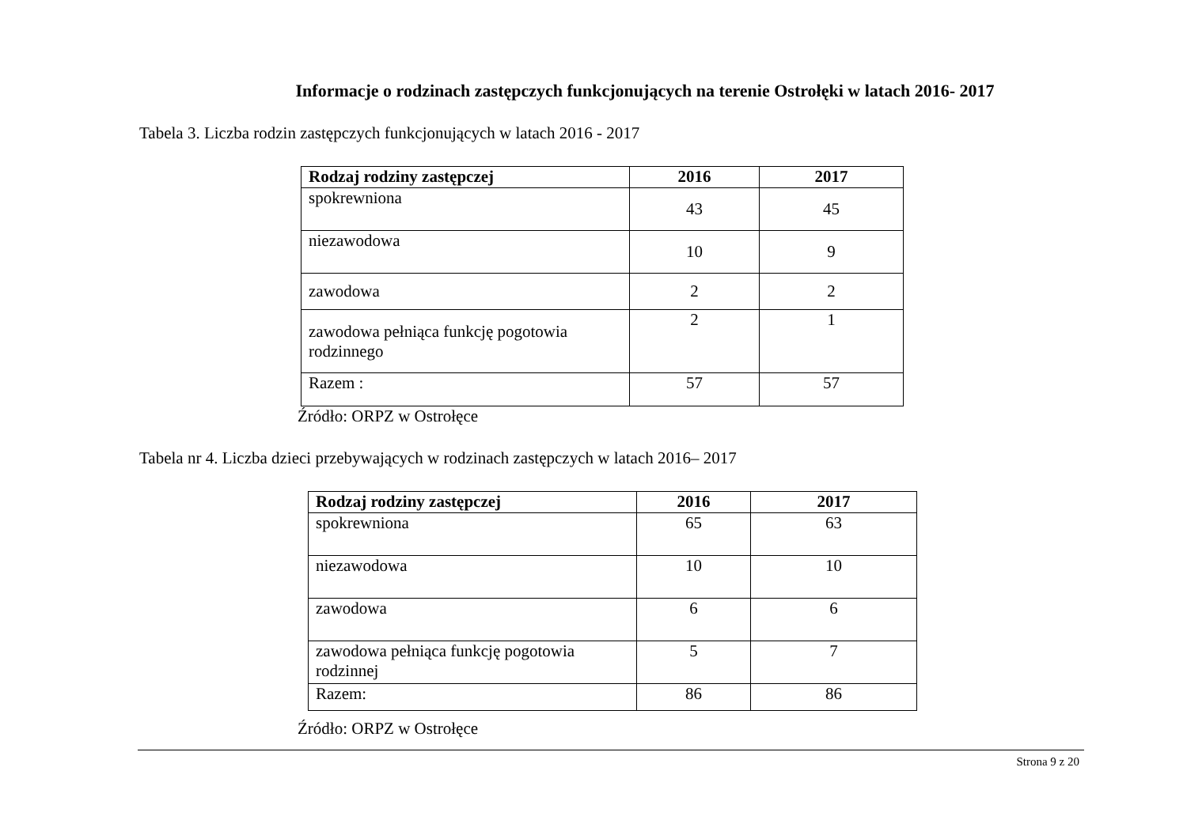Informacje o rodzinach zastępczych funkcjonujących na terenie Ostrołęki w latach 2016- 2017
Tabela 3. Liczba rodzin zastępczych funkcjonujących w latach 2016 - 2017
| Rodzaj rodziny zastępczej | 2016 | 2017 |
| --- | --- | --- |
| spokrewniona | 43 | 45 |
| niezawodowa | 10 | 9 |
| zawodowa | 2 | 2 |
| zawodowa pełniąca funkcję pogotowia rodzinnego | 2 | 1 |
| Razem : | 57 | 57 |
Źródło: ORPZ w Ostrołęce
Tabela nr 4. Liczba dzieci przebywających w rodzinach zastępczych w latach 2016– 2017
| Rodzaj rodziny zastępczej | 2016 | 2017 |
| --- | --- | --- |
| spokrewniona | 65 | 63 |
| niezawodowa | 10 | 10 |
| zawodowa | 6 | 6 |
| zawodowa pełniąca funkcję pogotowia rodzinnej | 5 | 7 |
| Razem: | 86 | 86 |
Źródło: ORPZ w Ostrołęce
Strona 9 z 20